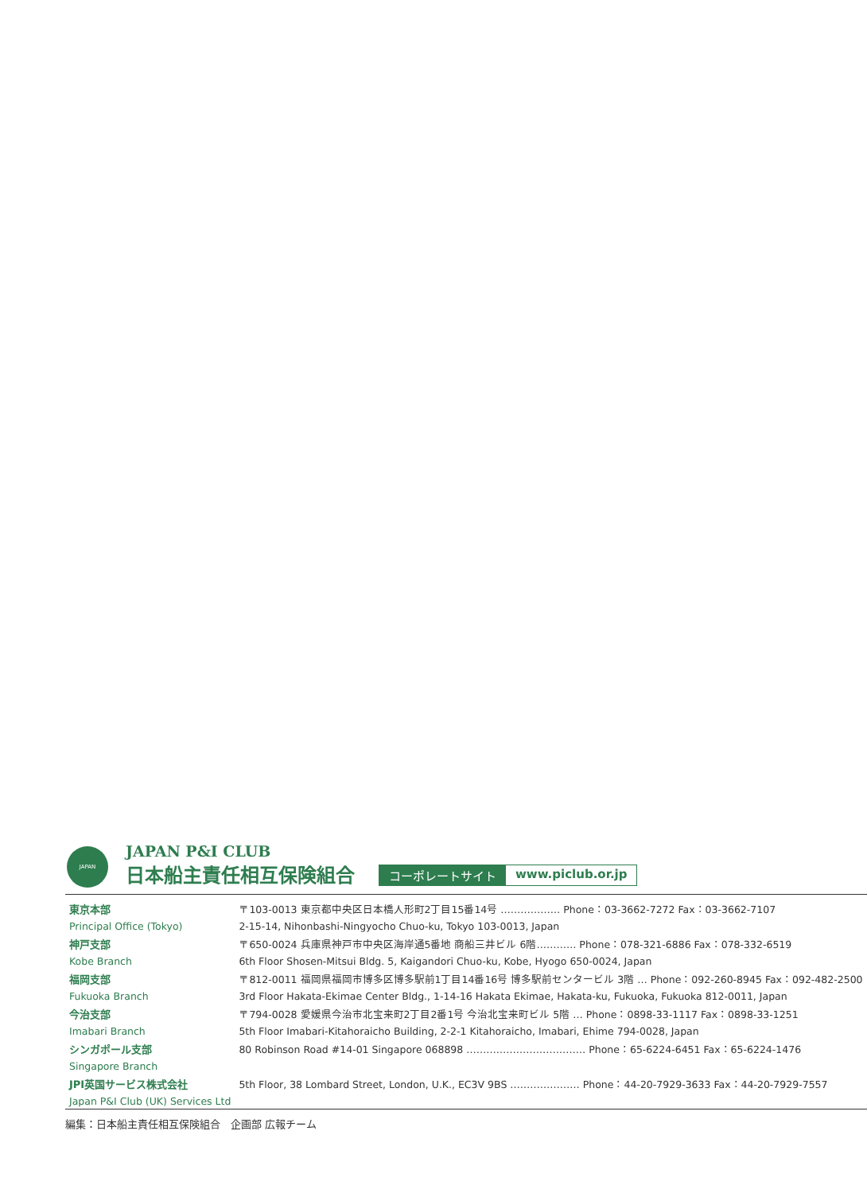JAPAN
JAPAN P&I CLUB
日本船主責任相互保険組合
コーポレートサイト www.piclub.or.jp
| 東京本部 | 〒103-0013 東京都中央区日本橋人形町2丁目15番14号 ……………… Phone：03-3662-7272 Fax：03-3662-7107 |
| Principal Office (Tokyo) | 2-15-14, Nihonbashi-Ningyocho Chuo-ku, Tokyo 103-0013, Japan |
| 神戸支部 | 〒650-0024 兵庫県神戸市中央区海岸通5番地 商船三井ビル 6階………… Phone：078-321-6886 Fax：078-332-6519 |
| Kobe Branch | 6th Floor Shosen-Mitsui Bldg. 5, Kaigandori Chuo-ku, Kobe, Hyogo 650-0024, Japan |
| 福岡支部 | 〒812-0011 福岡県福岡市博多区博多駅前1丁目14番16号 博多駅前センタービル 3階 … Phone：092-260-8945 Fax：092-482-2500 |
| Fukuoka Branch | 3rd Floor Hakata-Ekimae Center Bldg., 1-14-16 Hakata Ekimae, Hakata-ku, Fukuoka, Fukuoka 812-0011, Japan |
| 今治支部 | 〒794-0028 愛媛県今治市北宝来町2丁目2番1号 今治北宝来町ビル 5階 … Phone：0898-33-1117 Fax：0898-33-1251 |
| Imabari Branch | 5th Floor Imabari-Kitahoraicho Building, 2-2-1 Kitahoraicho, Imabari, Ehime 794-0028, Japan |
| シンガポール支部 | 80 Robinson Road #14-01 Singapore 068898 ……………………………… Phone：65-6224-6451 Fax：65-6224-1476 |
| Singapore Branch | |
| JPI英国サービス株式会社 | 5th Floor, 38 Lombard Street, London, U.K., EC3V 9BS ………………… Phone：44-20-7929-3633 Fax：44-20-7929-7557 |
| Japan P&I Club (UK) Services Ltd | |
編集：日本船主責任相互保険組合　企画部 広報チーム